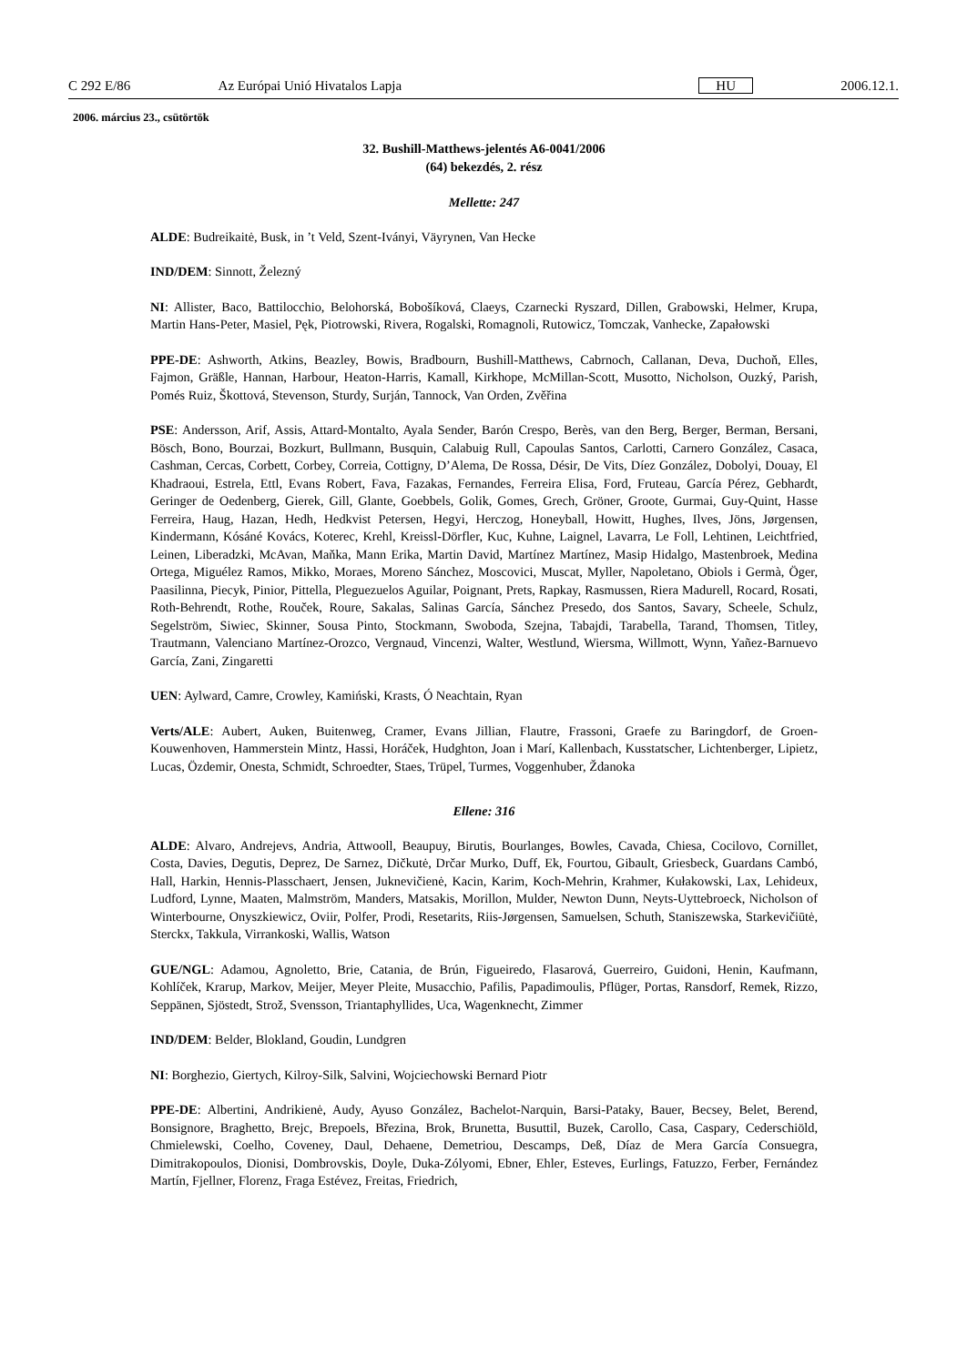C 292 E/86 Az Európai Unió Hivatalos Lapja HU 2006.12.1.
2006. március 23., csütörtök
32. Bushill-Matthews-jelentés A6-0041/2006
(64) bekezdés, 2. rész
Mellette: 247
ALDE: Budreikaitė, Busk, in ’t Veld, Szent-Iványi, Väyrynen, Van Hecke
IND/DEM: Sinnott, Železný
NI: Allister, Baco, Battilocchio, Belohorská, Bobošíková, Claeys, Czarnecki Ryszard, Dillen, Grabowski, Helmer, Krupa, Martin Hans-Peter, Masiel, Pęk, Piotrowski, Rivera, Rogalski, Romagnoli, Rutowicz, Tomczak, Vanhecke, Zapałowski
PPE-DE: Ashworth, Atkins, Beazley, Bowis, Bradbourn, Bushill-Matthews, Cabrnoch, Callanan, Deva, Duchoň, Elles, Fajmon, Gräßle, Hannan, Harbour, Heaton-Harris, Kamall, Kirkhope, McMillan-Scott, Musotto, Nicholson, Ouzký, Parish, Pomés Ruiz, Škottová, Stevenson, Sturdy, Surján, Tannock, Van Orden, Zvěřina
PSE: Andersson, Arif, Assis, Attard-Montalto, Ayala Sender, Barón Crespo, Berès, van den Berg, Berger, Berman, Bersani, Bösch, Bono, Bourzai, Bozkurt, Bullmann, Busquin, Calabuig Rull, Capoulas Santos, Carlotti, Carnero González, Casaca, Cashman, Cercas, Corbett, Corbey, Correia, Cottigny, D’Alema, De Rossa, Désir, De Vits, Díez González, Dobolyi, Douay, El Khadraoui, Estrela, Ettl, Evans Robert, Fava, Fazakas, Fernandes, Ferreira Elisa, Ford, Fruteau, García Pérez, Gebhardt, Geringer de Oedenberg, Gierek, Gill, Glante, Goebbels, Golik, Gomes, Grech, Gröner, Groote, Gurmai, Guy-Quint, Hasse Ferreira, Haug, Hazan, Hedh, Hedkvist Petersen, Hegyi, Herczog, Honeyball, Howitt, Hughes, Ilves, Jöns, Jørgensen, Kindermann, Kósáné Kovács, Koterec, Krehl, Kreissl-Dörfler, Kuc, Kuhne, Laignel, Lavarra, Le Foll, Lehtinen, Leichtfried, Leinen, Liberadzki, McAvan, Maňka, Mann Erika, Martin David, Martínez Martínez, Masip Hidalgo, Mastenbroek, Medina Ortega, Miguélez Ramos, Mikko, Moraes, Moreno Sánchez, Moscovici, Muscat, Myller, Napoletano, Obiols i Germà, Öger, Paasilinna, Piecyk, Pinior, Pittella, Pleguezuelos Aguilar, Poignant, Prets, Rapkay, Rasmussen, Riera Madurell, Rocard, Rosati, Roth-Behrendt, Rothe, Rouček, Roure, Sakalas, Salinas García, Sánchez Presedo, dos Santos, Savary, Scheele, Schulz, Segelström, Siwiec, Skinner, Sousa Pinto, Stockmann, Swoboda, Szejna, Tabajdi, Tarabella, Tarand, Thomsen, Titley, Trautmann, Valenciano Martínez-Orozco, Vergnaud, Vincenzi, Walter, Westlund, Wiersma, Willmott, Wynn, Yañez-Barnuevo García, Zani, Zingaretti
UEN: Aylward, Camre, Crowley, Kamiński, Krasts, Ó Neachtain, Ryan
Verts/ALE: Aubert, Auken, Buitenweg, Cramer, Evans Jillian, Flautre, Frassoni, Graefe zu Baringdorf, de Groen-Kouwenhoven, Hammerstein Mintz, Hassi, Horáček, Hudghton, Joan i Marí, Kallenbach, Kusstatscher, Lichtenberger, Lipietz, Lucas, Özdemir, Onesta, Schmidt, Schroedter, Staes, Trüpel, Turmes, Voggenhuber, Ždanoka
Ellene: 316
ALDE: Alvaro, Andrejevs, Andria, Attwooll, Beaupuy, Birutis, Bourlanges, Bowles, Cavada, Chiesa, Cocilovo, Cornillet, Costa, Davies, Degutis, Deprez, De Sarnez, Dičkutė, Drčar Murko, Duff, Ek, Fourtou, Gibault, Griesbeck, Guardans Cambó, Hall, Harkin, Hennis-Plasschaert, Jensen, Juknevičienė, Kacin, Karim, Koch-Mehrin, Krahmer, Kułakowski, Lax, Lehideux, Ludford, Lynne, Maaten, Malmström, Manders, Matsakis, Morillon, Mulder, Newton Dunn, Neyts-Uyttebroeck, Nicholson of Winterbourne, Onyszkiewicz, Oviir, Polfer, Prodi, Resetarits, Riis-Jørgensen, Samuelsen, Schuth, Staniszewska, Starkevičiūtė, Sterckx, Takkula, Virrankoski, Wallis, Watson
GUE/NGL: Adamou, Agnoletto, Brie, Catania, de Brún, Figueiredo, Flasarová, Guerreiro, Guidoni, Henin, Kaufmann, Kohlíček, Krarup, Markov, Meijer, Meyer Pleite, Musacchio, Pafilis, Papadimoulis, Pflüger, Portas, Ransdorf, Remek, Rizzo, Seppänen, Sjöstedt, Strož, Svensson, Triantaphyllides, Uca, Wagenknecht, Zimmer
IND/DEM: Belder, Blokland, Goudin, Lundgren
NI: Borghezio, Giertych, Kilroy-Silk, Salvini, Wojciechowski Bernard Piotr
PPE-DE: Albertini, Andrikienė, Audy, Ayuso González, Bachelot-Narquin, Barsi-Pataky, Bauer, Becsey, Belet, Berend, Bonsignore, Braghetto, Brejc, Brepoels, Březina, Brok, Brunetta, Busuttil, Buzek, Carollo, Casa, Caspary, Cederschiöld, Chmielewski, Coelho, Coveney, Daul, Dehaene, Demetriou, Descamps, Deß, Díaz de Mera García Consuegra, Dimitrakopoulos, Dionisi, Dombrovskis, Doyle, Duka-Zólyomi, Ebner, Ehler, Esteves, Eurlings, Fatuzzo, Ferber, Fernández Martín, Fjellner, Florenz, Fraga Estévez, Freitas, Friedrich,